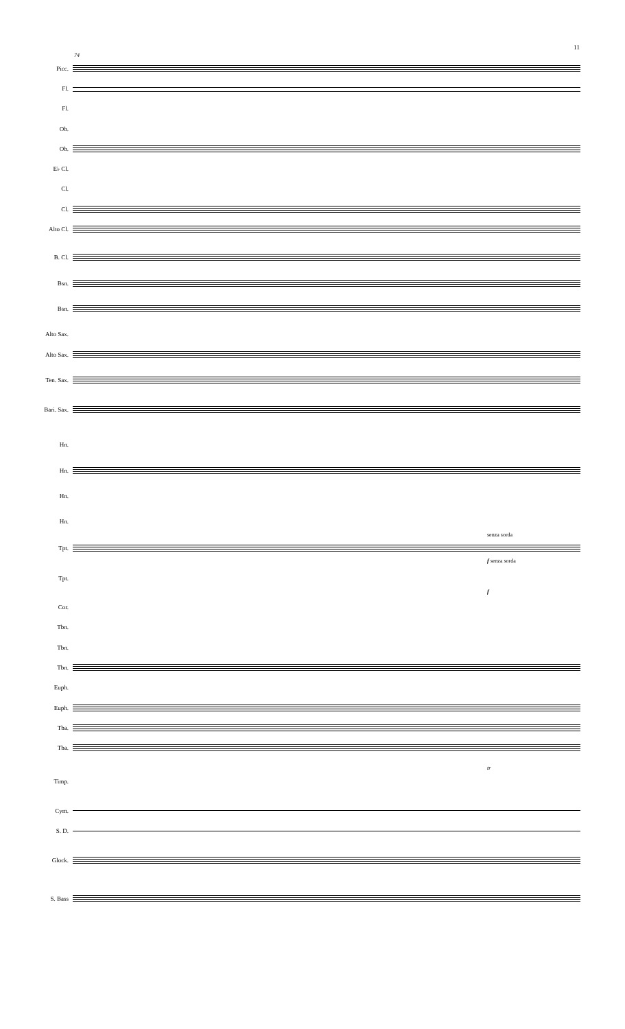11
74
Picc.
Fl.
Fl.
Ob.
Ob.
E♭ Cl.
Cl.
Cl.
Alto Cl.
B. Cl.
Bsn.
Bsn.
Alto Sax.
Alto Sax.
Ten. Sax.
Bari. Sax.
Hn.
Hn.
Hn.
Hn.
senza sorda
Tpt.
f senza sorda
Tpt.
f
Cor.
Tbn.
Tbn.
Tbn.
Euph.
Euph.
Tba.
Tba.
tr
Timp.
Cym.
S. D.
Glock.
S. Bass